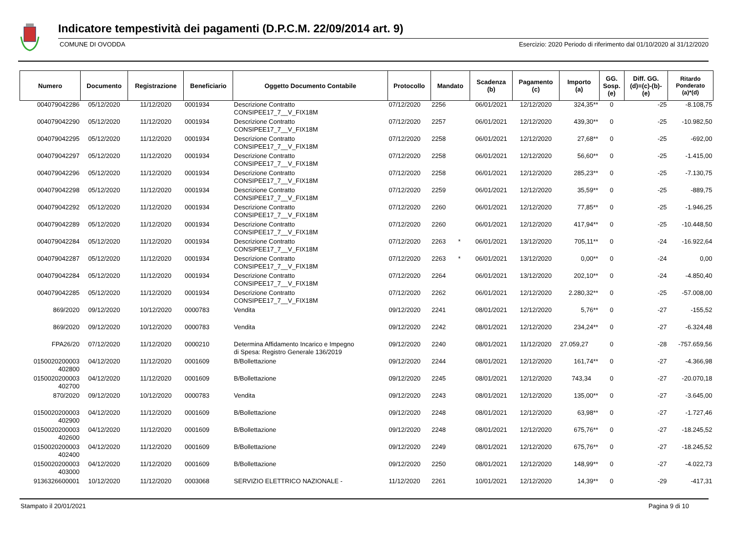Indicatore tempestività dei pagamenti (D.P.C.M. 22/09/2014 art. 9)
COMUNE DI OVODDA Esercizio: 2020 Periodo di riferimento dal 01/10/2020 al 31/12/2020
| Numero | Documento | Registrazione | Beneficiario | Oggetto Documento Contabile | Protocollo | Mandato | Scadenza (b) | Pagamento (c) | Importo (a) | GG. Sosp. (e) | Diff. GG. (d)=(c)-(b)- (e) | Ritardo Ponderato (a)*(d) |
| --- | --- | --- | --- | --- | --- | --- | --- | --- | --- | --- | --- | --- |
| 004079042286 | 05/12/2020 | 11/12/2020 | 0001934 | Descrizione Contratto CONSIPEE17_7__V_FIX18M | 07/12/2020 | 2256 | 06/01/2021 | 12/12/2020 | 324,35** | 0 | -25 | -8.108,75 |
| 004079042290 | 05/12/2020 | 11/12/2020 | 0001934 | Descrizione Contratto CONSIPEE17_7__V_FIX18M | 07/12/2020 | 2257 | 06/01/2021 | 12/12/2020 | 439,30** | 0 | -25 | -10.982,50 |
| 004079042295 | 05/12/2020 | 11/12/2020 | 0001934 | Descrizione Contratto CONSIPEE17_7__V_FIX18M | 07/12/2020 | 2258 | 06/01/2021 | 12/12/2020 | 27,68** | 0 | -25 | -692,00 |
| 004079042297 | 05/12/2020 | 11/12/2020 | 0001934 | Descrizione Contratto CONSIPEE17_7__V_FIX18M | 07/12/2020 | 2258 | 06/01/2021 | 12/12/2020 | 56,60** | 0 | -25 | -1.415,00 |
| 004079042296 | 05/12/2020 | 11/12/2020 | 0001934 | Descrizione Contratto CONSIPEE17_7__V_FIX18M | 07/12/2020 | 2258 | 06/01/2021 | 12/12/2020 | 285,23** | 0 | -25 | -7.130,75 |
| 004079042298 | 05/12/2020 | 11/12/2020 | 0001934 | Descrizione Contratto CONSIPEE17_7__V_FIX18M | 07/12/2020 | 2259 | 06/01/2021 | 12/12/2020 | 35,59** | 0 | -25 | -889,75 |
| 004079042292 | 05/12/2020 | 11/12/2020 | 0001934 | Descrizione Contratto CONSIPEE17_7__V_FIX18M | 07/12/2020 | 2260 | 06/01/2021 | 12/12/2020 | 77,85** | 0 | -25 | -1.946,25 |
| 004079042289 | 05/12/2020 | 11/12/2020 | 0001934 | Descrizione Contratto CONSIPEE17_7__V_FIX18M | 07/12/2020 | 2260 | 06/01/2021 | 12/12/2020 | 417,94** | 0 | -25 | -10.448,50 |
| 004079042284 | 05/12/2020 | 11/12/2020 | 0001934 | Descrizione Contratto CONSIPEE17_7__V_FIX18M | 07/12/2020 | 2263 * | 06/01/2021 | 13/12/2020 | 705,11** | 0 | -24 | -16.922,64 |
| 004079042287 | 05/12/2020 | 11/12/2020 | 0001934 | Descrizione Contratto CONSIPEE17_7__V_FIX18M | 07/12/2020 | 2263 * | 06/01/2021 | 13/12/2020 | 0,00** | 0 | -24 | 0,00 |
| 004079042284 | 05/12/2020 | 11/12/2020 | 0001934 | Descrizione Contratto CONSIPEE17_7__V_FIX18M | 07/12/2020 | 2264 | 06/01/2021 | 13/12/2020 | 202,10** | 0 | -24 | -4.850,40 |
| 004079042285 | 05/12/2020 | 11/12/2020 | 0001934 | Descrizione Contratto CONSIPEE17_7__V_FIX18M | 07/12/2020 | 2262 | 06/01/2021 | 12/12/2020 | 2.280,32** | 0 | -25 | -57.008,00 |
| 869/2020 | 09/12/2020 | 10/12/2020 | 0000783 | Vendita | 09/12/2020 | 2241 | 08/01/2021 | 12/12/2020 | 5,76** | 0 | -27 | -155,52 |
| 869/2020 | 09/12/2020 | 10/12/2020 | 0000783 | Vendita | 09/12/2020 | 2242 | 08/01/2021 | 12/12/2020 | 234,24** | 0 | -27 | -6.324,48 |
| FPA26/20 | 07/12/2020 | 11/12/2020 | 0000210 | Determina Affidamento Incarico e Impegno di Spesa: Registro Generale 136/2019 | 09/12/2020 | 2240 | 08/01/2021 | 11/12/2020 | 27.059,27 | 0 | -28 | -757.659,56 |
| 0150020200003 402800 | 04/12/2020 | 11/12/2020 | 0001609 | B/Bollettazione | 09/12/2020 | 2244 | 08/01/2021 | 12/12/2020 | 161,74** | 0 | -27 | -4.366,98 |
| 0150020200003 402700 | 04/12/2020 | 11/12/2020 | 0001609 | B/Bollettazione | 09/12/2020 | 2245 | 08/01/2021 | 12/12/2020 | 743,34 | 0 | -27 | -20.070,18 |
| 870/2020 | 09/12/2020 | 10/12/2020 | 0000783 | Vendita | 09/12/2020 | 2243 | 08/01/2021 | 12/12/2020 | 135,00** | 0 | -27 | -3.645,00 |
| 0150020200003 402900 | 04/12/2020 | 11/12/2020 | 0001609 | B/Bollettazione | 09/12/2020 | 2248 | 08/01/2021 | 12/12/2020 | 63,98** | 0 | -27 | -1.727,46 |
| 0150020200003 402600 | 04/12/2020 | 11/12/2020 | 0001609 | B/Bollettazione | 09/12/2020 | 2248 | 08/01/2021 | 12/12/2020 | 675,76** | 0 | -27 | -18.245,52 |
| 0150020200003 402400 | 04/12/2020 | 11/12/2020 | 0001609 | B/Bollettazione | 09/12/2020 | 2249 | 08/01/2021 | 12/12/2020 | 675,76** | 0 | -27 | -18.245,52 |
| 0150020200003 403000 | 04/12/2020 | 11/12/2020 | 0001609 | B/Bollettazione | 09/12/2020 | 2250 | 08/01/2021 | 12/12/2020 | 148,99** | 0 | -27 | -4.022,73 |
| 9136326600001 | 10/12/2020 | 11/12/2020 | 0003068 | SERVIZIO ELETTRICO NAZIONALE - | 11/12/2020 | 2261 | 10/01/2021 | 12/12/2020 | 14,39** | 0 | -29 | -417,31 |
Stampato il 20/01/2021 Pagina 9 di 10